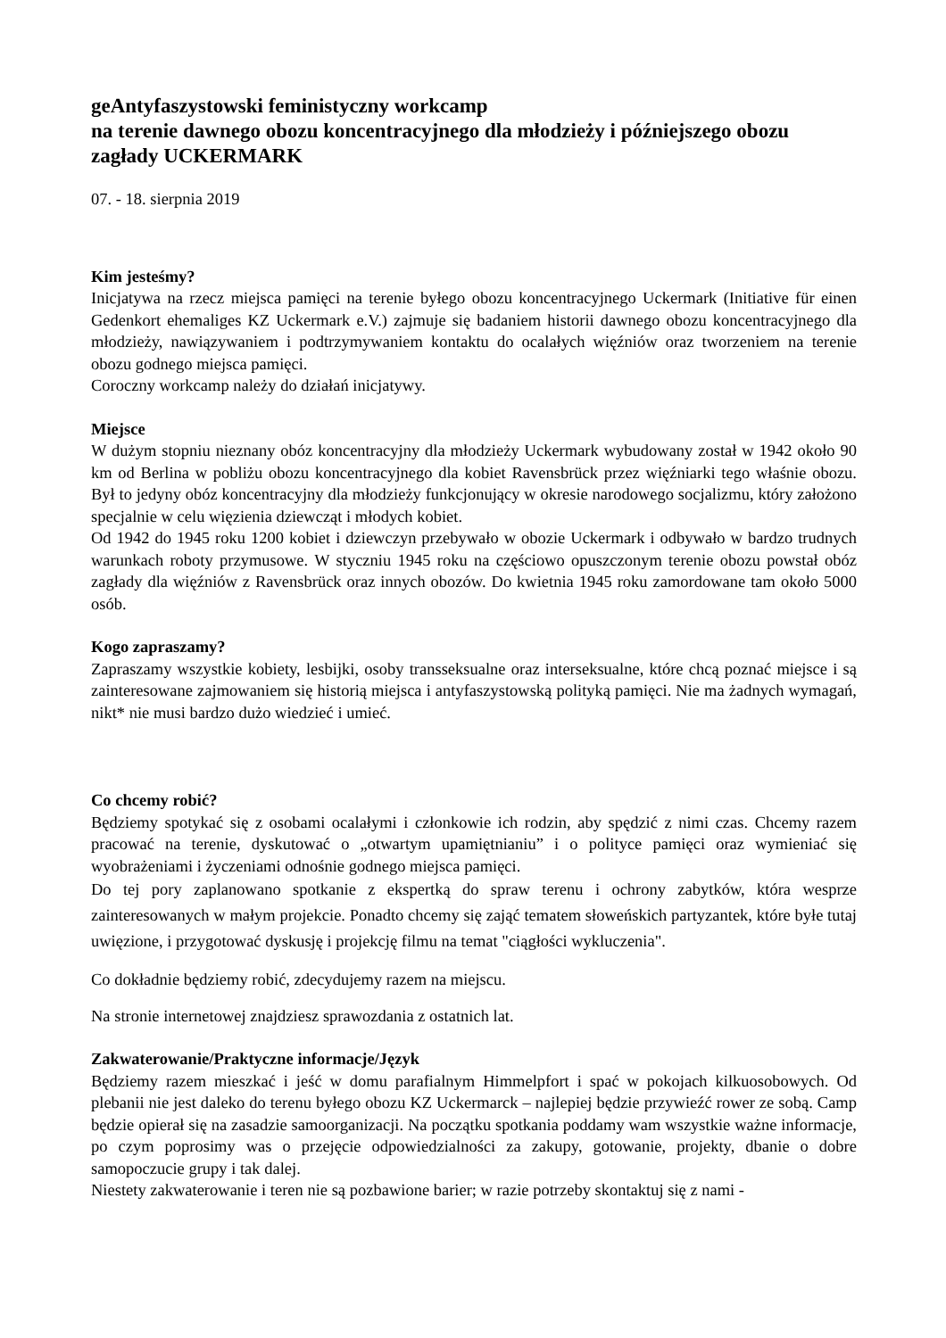geAntyfaszystowski feministyczny workcamp
na terenie dawnego obozu koncentracyjnego dla młodzieży i późniejszego obozu zagłady UCKERMARK
07. - 18. sierpnia 2019
Kim jesteśmy?
Inicjatywa na rzecz miejsca pamięci na terenie byłego obozu koncentracyjnego Uckermark (Initiative für einen Gedenkort ehemaliges KZ Uckermark e.V.) zajmuje się badaniem historii dawnego obozu koncentracyjnego dla młodzieży, nawiązywaniem i podtrzymywaniem kontaktu do ocalałych więźniów oraz tworzeniem na terenie obozu godnego miejsca pamięci.
Coroczny workcamp należy do działań inicjatywy.
Miejsce
W dużym stopniu nieznany obóz koncentracyjny dla młodzieży Uckermark wybudowany został w 1942 około 90 km od Berlina w pobliżu obozu koncentracyjnego dla kobiet Ravensbrück przez więźniarki tego właśnie obozu. Był to jedyny obóz koncentracyjny dla młodzieży funkcjonujący w okresie narodowego socjalizmu, który założono specjalnie w celu więzienia dziewcząt i młodych kobiet.
Od 1942 do 1945 roku 1200 kobiet i dziewczyn przebywało w obozie Uckermark i odbywało w bardzo trudnych warunkach roboty przymusowe. W styczniu 1945 roku na częściowo opuszczonym terenie obozu powstał obóz zagłady dla więźniów z Ravensbrück oraz innych obozów. Do kwietnia 1945 roku zamordowane tam około 5000 osób.
Kogo zapraszamy?
Zapraszamy wszystkie kobiety, lesbijki, osoby transseksualne oraz interseksualne, które chcą poznać miejsce i są zainteresowane zajmowaniem się historią miejsca i antyfaszystowską polityką pamięci. Nie ma żadnych wymagań, nikt* nie musi bardzo dużo wiedzieć i umieć.
Co chcemy robić?
Będziemy spotykać się z osobami ocalałymi i członkowie ich rodzin, aby spędzić z nimi czas. Chcemy razem pracować na terenie, dyskutować o „otwartym upamiętnianiu” i o polityce pamięci oraz wymieniać się wyobrażeniami i życzeniami odnośnie godnego miejsca pamięci.
Do tej pory zaplanowano spotkanie z ekspertką do spraw terenu i ochrony zabytków, która wesprze zainteresowanych w małym projekcie. Ponadto chcemy się zająć tematem słoweńskich partyzantek, które byłe tutaj uwięzione, i przygotować dyskusję i projekcję filmu na temat "ciągłości wykluczenia".
Co dokładnie będziemy robić, zdecydujemy razem na miejscu.
Na stronie internetowej znajdziesz sprawozdania z ostatnich lat.
Zakwaterowanie/Praktyczne informacje/Język
Będziemy razem mieszkać i jeść w domu parafialnym Himmelpfort i spać w pokojach kilkuosobowych. Od plebanii nie jest daleko do terenu byłego obozu KZ Uckermarck – najlepiej będzie przywieźć rower ze sobą. Camp będzie opierał się na zasadzie samoorganizacji. Na początku spotkania poddamy wam wszystkie ważne informacje, po czym poprosimy was o przejęcie odpowiedzialności za zakupy, gotowanie, projekty, dbanie o dobre samopoczucie grupy i tak dalej.
Niestety zakwaterowanie i teren nie są pozbawione barier; w razie potrzeby skontaktuj się z nami -